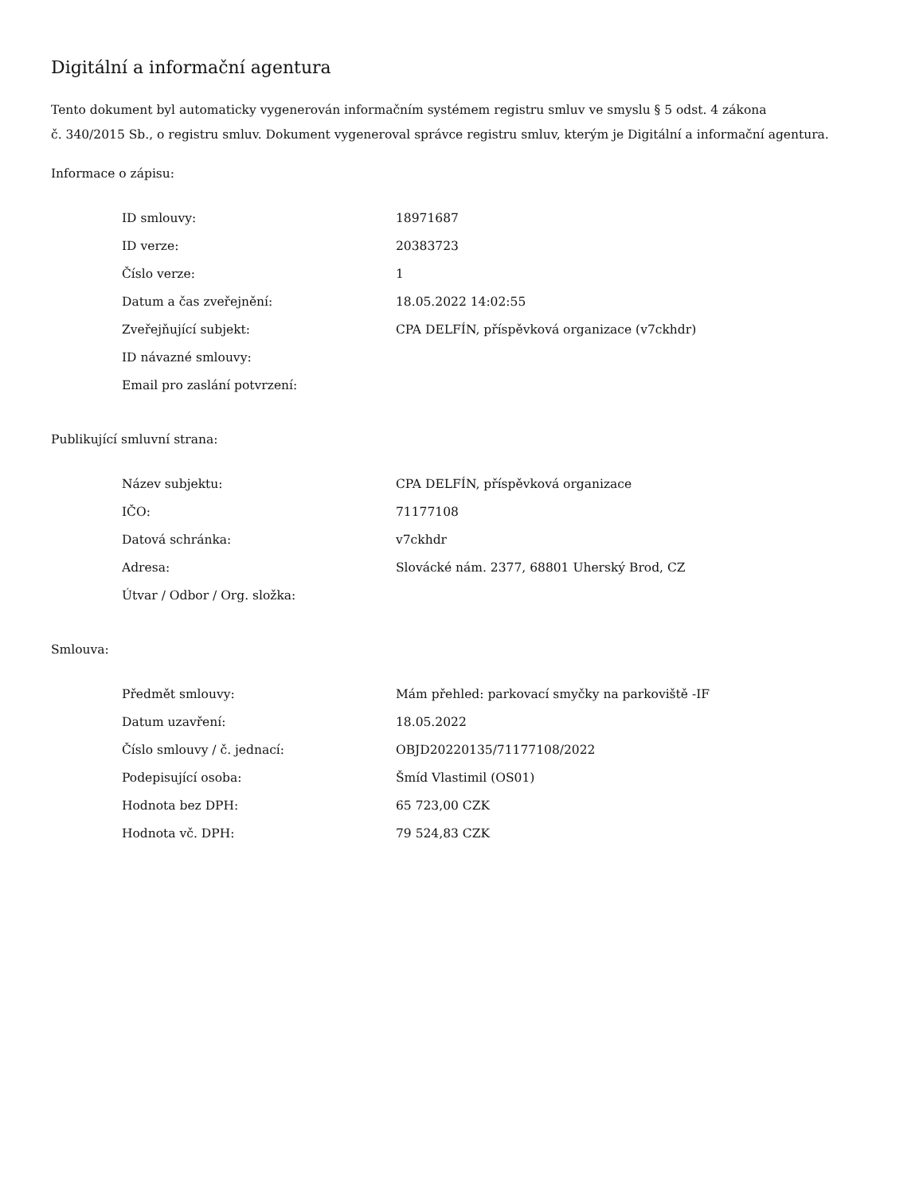Digitální a informační agentura
Tento dokument byl automaticky vygenerován informačním systémem registru smluv ve smyslu § 5 odst. 4 zákona
č. 340/2015 Sb., o registru smluv. Dokument vygeneroval správce registru smluv, kterým je Digitální a informační agentura.
Informace o zápisu:
| ID smlouvy: | 18971687 |
| ID verze: | 20383723 |
| Číslo verze: | 1 |
| Datum a čas zveřejnění: | 18.05.2022 14:02:55 |
| Zveřejňující subjekt: | CPA DELFÍN, příspěvková organizace (v7ckhdr) |
| ID návazné smlouvy: | |
| Email pro zaslání potvrzení: | |
Publikující smluvní strana:
| Název subjektu: | CPA DELFÍN, příspěvková organizace |
| IČO: | 71177108 |
| Datová schránka: | v7ckhdr |
| Adresa: | Slovácké nám. 2377, 68801 Uherský Brod, CZ |
| Útvar / Odbor / Org. složka: | |
Smlouva:
| Předmět smlouvy: | Mám přehled: parkovací smyčky na parkoviště -IF |
| Datum uzavření: | 18.05.2022 |
| Číslo smlouvy / č. jednací: | OBJD20220135/71177108/2022 |
| Podepisující osoba: | Šmíd Vlastimil (OS01) |
| Hodnota bez DPH: | 65 723,00 CZK |
| Hodnota vč. DPH: | 79 524,83 CZK |